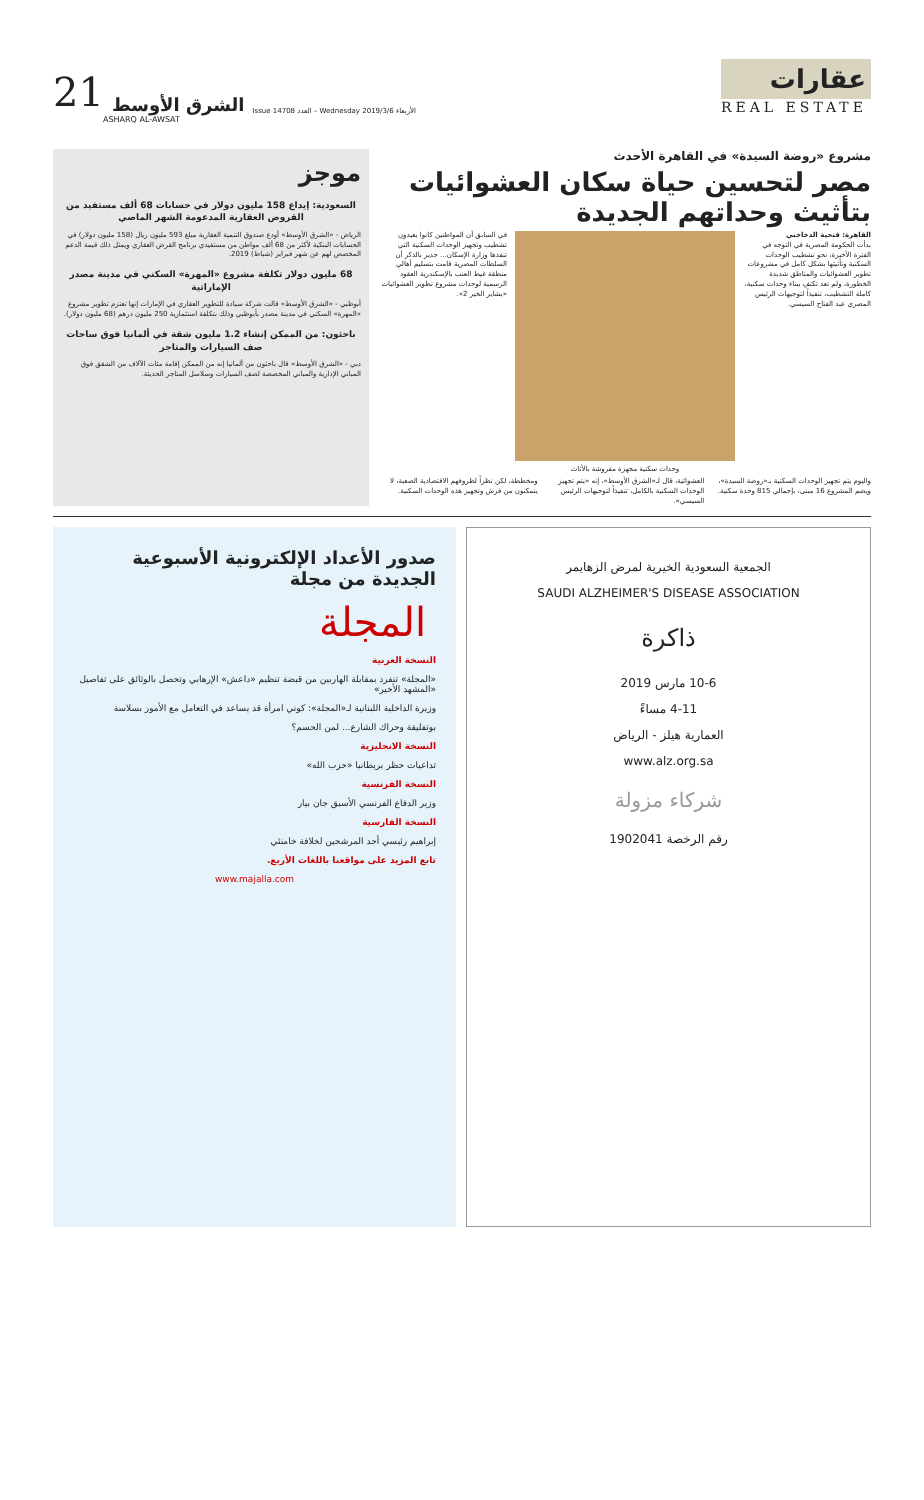عقارات
REAL ESTATE
21 الشرق الأوسط Issue 14708 العدد – Wednesday 2019/3/6 الأربعاء
ASHARQ AL-AWSAT
مشروع «روضة السيدة» في القاهرة الأحدث
مصر لتحسين حياة سكان العشوائيات بتأثيث وحداتهم الجديدة
القاهرة: فتحية الدخاخني
بدأت الحكومة المصرية في التوجه في الفترة الأخيرة، نحو تشطيب الوحدات السكنية وتأثيثها بشكل كامل في مشروعات تطوير العشوائيات والمناطق شديدة الخطورة، ولم تعد تكتفِ ببناء وحدات سكنية، كاملة التشطيب، تنفيذاً لتوجيهات الرئيس المصري عبد الفتاح السيسي.
في السابق أن المواطنين كانوا يعيدون تشطيب وتجهيز الوحدات السكنية التي تنفذها وزارة الإسكان... جدير بالذكر أن السلطات المصرية قامت بتسليم أهالي منطقة غيط العنب بالإسكندرية العقود الرسمية لوحدات مشروع تطوير العشوائيات «بشاير الخير 2».
وحدات سكنية مجهزة مفروشة بالأثاث
واليوم يتم تجهيز الوحدات السكنية بـ«روضة السيدة»، ويضم المشروع 16 مبنى، بإجمالي 815 وحدة سكنية.
العشوائية، قال لـ«الشرق الأوسط»، إنه «يتم تجهيز الوحدات السكنية بالكامل، تنفيذاً لتوجيهات الرئيس السيسي».
ومخططة، لكن نظراً لظروفهم الاقتصادية الصعبة، لا يتمكنون من فرش وتجهيز هذه الوحدات السكنية.
موجز
السعودية: إيداع 158 مليون دولار في حسابات 68 ألف مستفيد من القروض العقارية المدعومة الشهر الماضي
الرياض - «الشرق الأوسط» أودع صندوق التنمية العقارية مبلغ 593 مليون ريال (158 مليون دولار) في الحسابات البنكية لأكثر من 68 ألف مواطن من مستفيدي برنامج القرض العقاري ويمثل ذلك قيمة الدعم المخصص لهم عن شهر فبراير (شباط) 2019.
68 مليون دولار تكلفة مشروع «المهرة» السكني في مدينة مصدر الإماراتية
أبوظبي - «الشرق الأوسط» قالت شركة سيادة للتطوير العقاري في الإمارات إنها تعتزم تطوير مشروع «المهرة» السكني في مدينة مصدر بأبوظبي وذلك بتكلفة استثمارية 250 مليون درهم (68 مليون دولار).
باحثون: من الممكن إنشاء 1.2 مليون شقة في ألمانيا فوق ساحات صف السيارات والمتاجر
دبي - «الشرق الأوسط» قال باحثون من ألمانيا إنه من الممكن إقامة مئات الآلاف من الشقق فوق المباني الإدارية والمباني المخصصة لصف السيارات وسلاسل المتاجر الحديثة.
الجمعية السعودية الخيرية لمرض الزهايمر
SAUDI ALZHEIMER'S DISEASE ASSOCIATION
ذاكرة
10-6 مارس 2019
4-11 مساءً
العمارية هيلز - الرياض
www.alz.org.sa
شركاء مزولة
رقم الرخصة 1902041
صدور الأعداد الإلكترونية الأسبوعية الجديدة من مجلة
المجلة
النسخة العربية
«المجلة» تنفرد بمقابلة الهاربين من قبضة تنظيم «داعش» الإرهابي وتحصل بالوثائق على تفاصيل «المشهد الأخير»
وزيرة الداخلية اللبنانية لـ«المجلة»: كوني امرأة قد يساعد في التعامل مع الأمور بسلاسة
بوتفليقة وحراك الشارع... لمن الحسم؟
النسخة الانجليزية
تداعيات حظر بريطانيا «حزب الله»
النسخة الفرنسية
وزير الدفاع الفرنسي الأسبق جان بيار
النسخة الفارسية
إبراهيم رئيسي أحد المرشحين لخلافة خامنئي
تابع المزيد على مواقعنا باللغات الأربع.
www.majalla.com